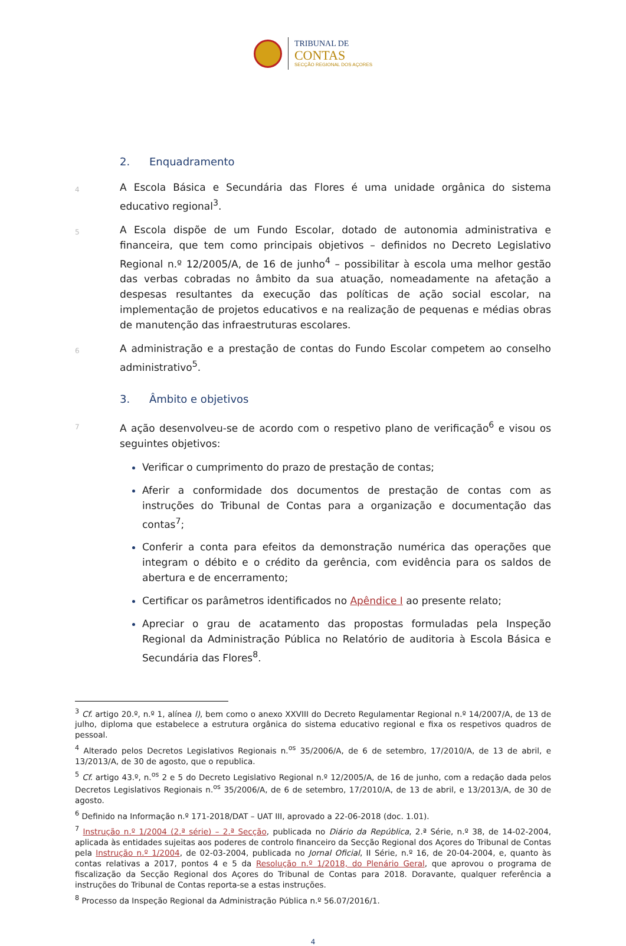TRIBUNAL DE
CONTAS
SECÇÃO REGIONAL DOS AÇORES
2. Enquadramento
4
A Escola Básica e Secundária das Flores é uma unidade orgânica do sistema educativo regional<sup>3</sup>.
5
A Escola dispõe de um Fundo Escolar, dotado de autonomia administrativa e financeira, que tem como principais objetivos – definidos no Decreto Legislativo Regional n.º 12/2005/A, de 16 de junho<sup>4</sup> – possibilitar à escola uma melhor gestão das verbas cobradas no âmbito da sua atuação, nomeadamente na afetação a despesas resultantes da execução das políticas de ação social escolar, na implementação de projetos educativos e na realização de pequenas e médias obras de manutenção das infraestruturas escolares.
6
A administração e a prestação de contas do Fundo Escolar competem ao conselho administrativo<sup>5</sup>.
3. Âmbito e objetivos
7
A ação desenvolveu-se de acordo com o respetivo plano de verificação<sup>6</sup> e visou os seguintes objetivos:
Verificar o cumprimento do prazo de prestação de contas;
Aferir a conformidade dos documentos de prestação de contas com as instruções do Tribunal de Contas para a organização e documentação das contas<sup>7</sup>;
Conferir a conta para efeitos da demonstração numérica das operações que integram o débito e o crédito da gerência, com evidência para os saldos de abertura e de encerramento;
Certificar os parâmetros identificados no Apêndice I ao presente relato;
Apreciar o grau de acatamento das propostas formuladas pela Inspeção Regional da Administração Pública no Relatório de auditoria à Escola Básica e Secundária das Flores<sup>8</sup>.
<sup>3</sup> Cf. artigo 20.º, n.º 1, alínea l), bem como o anexo XXVIII do Decreto Regulamentar Regional n.º 14/2007/A, de 13 de julho, diploma que estabelece a estrutura orgânica do sistema educativo regional e fixa os respetivos quadros de pessoal.
<sup>4</sup> Alterado pelos Decretos Legislativos Regionais n.<sup>os</sup> 35/2006/A, de 6 de setembro, 17/2010/A, de 13 de abril, e 13/2013/A, de 30 de agosto, que o republica.
<sup>5</sup> Cf. artigo 43.º, n.<sup>os</sup> 2 e 5 do Decreto Legislativo Regional n.º 12/2005/A, de 16 de junho, com a redação dada pelos Decretos Legislativos Regionais n.<sup>os</sup> 35/2006/A, de 6 de setembro, 17/2010/A, de 13 de abril, e 13/2013/A, de 30 de agosto.
<sup>6</sup> Definido na Informação n.º 171-2018/DAT – UAT III, aprovado a 22-06-2018 (doc. 1.01).
<sup>7</sup> Instrução n.º 1/2004 (2.ª série) – 2.ª Secção, publicada no Diário da República, 2.ª Série, n.º 38, de 14-02-2004, aplicada às entidades sujeitas aos poderes de controlo financeiro da Secção Regional dos Açores do Tribunal de Contas pela Instrução n.º 1/2004, de 02-03-2004, publicada no Jornal Oficial, II Série, n.º 16, de 20-04-2004, e, quanto às contas relativas a 2017, pontos 4 e 5 da Resolução n.º 1/2018, do Plenário Geral, que aprovou o programa de fiscalização da Secção Regional dos Açores do Tribunal de Contas para 2018. Doravante, qualquer referência a instruções do Tribunal de Contas reporta-se a estas instruções.
<sup>8</sup> Processo da Inspeção Regional da Administração Pública n.º 56.07/2016/1.
4